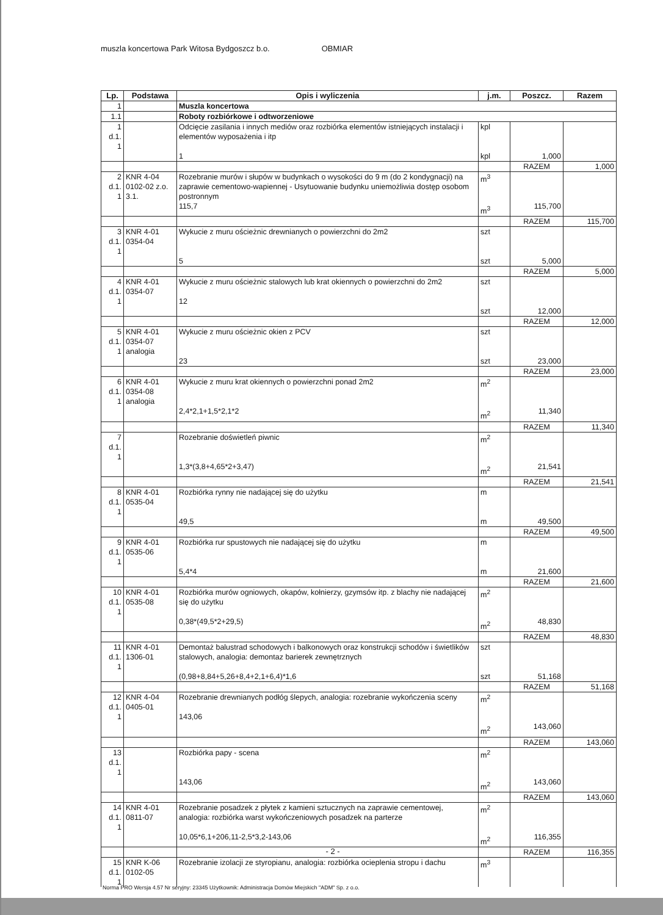muszla koncertowa Park Witosa Bydgoszcz b.o. OBMIAR
| Lp. | Podstawa | Opis i wyliczenia | j.m. | Poszcz. | Razem |
| --- | --- | --- | --- | --- | --- |
| 1 | | Muszla koncertowa | | | |
| 1.1 | | Roboty rozbiórkowe i odtworzeniowe | | | |
| 1 d.1. 1 | | Odcięcie zasilania i innych mediów oraz rozbiórka elementów istniejących instalacji i elementów wyposażenia i itp 1 | kpl kpl | 1,000 | |
| | | | | RAZEM | 1,000 |
| 2 d.1. 1 | KNR 4-04 0102-02 z.o. 3.1. | Rozebranie murów i słupów w budynkach o wysokości do 9 m (do 2 kondygnacji) na zaprawie cementowo-wapiennej - Usytuowanie budynku uniemożliwia dostęp osobom postronnym 115,7 | m<sup>3</sup> m<sup>3</sup> | 115,700 | |
| | | | | RAZEM | 115,700 |
| 3 d.1. 1 | KNR 4-01 0354-04 | Wykucie z muru ościeżnic drewnianych o powierzchni do 2m2 5 | szt szt | 5,000 | |
| | | | | RAZEM | 5,000 |
| 4 d.1. 1 | KNR 4-01 0354-07 | Wykucie z muru ościeżnic stalowych lub krat okiennych o powierzchni do 2m2 12 | szt szt | 12,000 | |
| | | | | RAZEM | 12,000 |
| 5 d.1. 1 | KNR 4-01 0354-07 analogia | Wykucie z muru ościeżnic okien z PCV 23 | szt szt | 23,000 | |
| | | | | RAZEM | 23,000 |
| 6 d.1. 1 | KNR 4-01 0354-08 analogia | Wykucie z muru krat okiennych o powierzchni ponad 2m2 2,4*2,1+1,5*2,1*2 | m<sup>2</sup> m<sup>2</sup> | 11,340 | |
| | | | | RAZEM | 11,340 |
| 7 d.1. 1 | | Rozebranie doświetleń piwnic 1,3*(3,8+4,65*2+3,47) | m<sup>2</sup> m<sup>2</sup> | 21,541 | |
| | | | | RAZEM | 21,541 |
| 8 d.1. 1 | KNR 4-01 0535-04 | Rozbiórka rynny nie nadającej się do użytku 49,5 | m m | 49,500 | |
| | | | | RAZEM | 49,500 |
| 9 d.1. 1 | KNR 4-01 0535-06 | Rozbiórka rur spustowych nie nadającej się do użytku 5,4*4 | m m | 21,600 | |
| | | | | RAZEM | 21,600 |
| 10 d.1. 1 | KNR 4-01 0535-08 | Rozbiórka murów ogniowych, okapów, kołnierzy, gzymsów itp. z blachy nie nadającej się do użytku 0,38*(49,5*2+29,5) | m<sup>2</sup> m<sup>2</sup> | 48,830 | |
| | | | | RAZEM | 48,830 |
| 11 d.1. 1 | KNR 4-01 1306-01 | Demontaż balustrad schodowych i balkonowych oraz konstrukcji schodów i świetlików stalowych, analogia: demontaz barierek zewnętrznych (0,98+8,84+5,26+8,4+2,1+6,4)*1,6 | szt szt | 51,168 | |
| | | | | RAZEM | 51,168 |
| 12 d.1. 1 | KNR 4-04 0405-01 | Rozebranie drewnianych podłóg ślepych, analogia: rozebranie wykończenia sceny 143,06 | m<sup>2</sup> m<sup>2</sup> | 143,060 | |
| | | | | RAZEM | 143,060 |
| 13 d.1. 1 | | Rozbiórka papy - scena 143,06 | m<sup>2</sup> m<sup>2</sup> | 143,060 | |
| | | | | RAZEM | 143,060 |
| 14 d.1. 1 | KNR 4-01 0811-07 | Rozebranie posadzek z płytek z kamieni sztucznych na zaprawie cementowej, analogia: rozbiórka warst wykończeniowych posadzek na parterze 10,05*6,1+206,11-2,5*3,2-143,06 | m<sup>2</sup> m<sup>2</sup> | 116,355 | |
| | | | | RAZEM | 116,355 |
| 15 d.1. 1 | KNR K-06 0102-05 | Rozebranie izolacji ze styropianu, analogia: rozbiórka ocieplenia stropu i dachu | m<sup>3</sup> | | |
- 2 -
Norma PRO Wersja 4.57 Nr seryjny: 23345 Użytkownik: Administracja Domów Miejskich "ADM" Sp. z o.o.